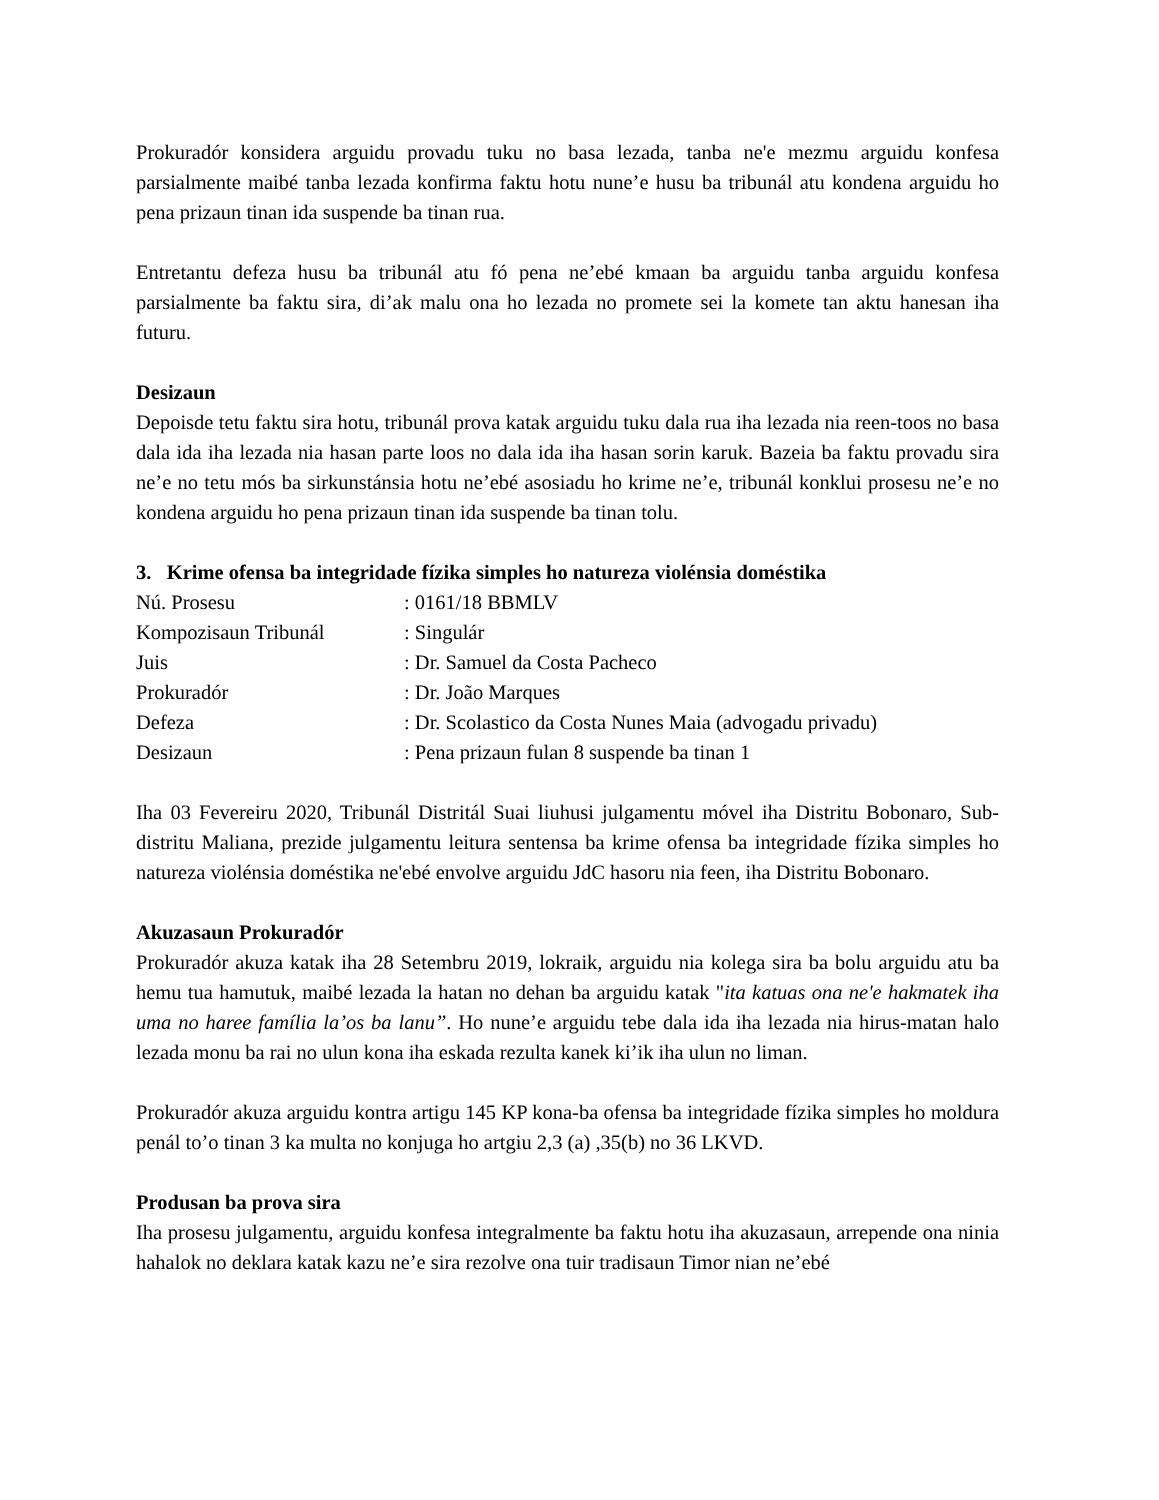Prokuradór konsidera arguidu provadu tuku no basa lezada, tanba ne'e mezmu arguidu konfesa parsialmente maibé tanba lezada konfirma faktu hotu nune’e husu ba tribunál atu kondena arguidu ho pena prizaun tinan ida suspende ba tinan rua.
Entretantu defeza husu ba tribunál atu fó pena ne’ebé kmaan ba arguidu tanba arguidu konfesa parsialmente ba faktu sira, di’ak malu ona ho lezada no promete sei la komete tan aktu hanesan iha futuru.
Desizaun
Depoisde tetu faktu sira hotu, tribunál prova katak arguidu tuku dala rua iha lezada nia reen-toos no basa dala ida iha lezada nia hasan parte loos no dala ida iha hasan sorin karuk. Bazeia ba faktu provadu sira ne’e no tetu mós ba sirkunstánsia hotu ne’ebé asosiadu ho krime ne’e, tribunál konklui prosesu ne’e no kondena arguidu ho pena prizaun tinan ida suspende ba tinan tolu.
3. Krime ofensa ba integridade fízika simples ho natureza violénsia doméstika
| Nú. Prosesu | : 0161/18 BBMLV |
| Kompozisaun Tribunál | : Singulár |
| Juis | : Dr. Samuel da Costa Pacheco |
| Prokuradór | : Dr. João Marques |
| Defeza | : Dr. Scolastico da Costa Nunes Maia (advogadu privadu) |
| Desizaun | : Pena prizaun fulan 8 suspende ba tinan 1 |
Iha 03 Fevereiru 2020, Tribunál Distritál Suai liuhusi julgamentu móvel iha Distritu Bobonaro, Sub-distritu Maliana, prezide julgamentu leitura sentensa ba krime ofensa ba integridade fízika simples ho natureza violénsia doméstika ne'ebé envolve arguidu JdC hasoru nia feen, iha Distritu Bobonaro.
Akuzasaun Prokuradór
Prokuradór akuza katak iha 28 Setembru 2019, lokraik, arguidu nia kolega sira ba bolu arguidu atu ba hemu tua hamutuk, maibé lezada la hatan no dehan ba arguidu katak "ita katuas ona ne'e hakmatek iha uma no haree família la’os ba lanu”. Ho nune’e arguidu tebe dala ida iha lezada nia hirus-matan halo lezada monu ba rai no ulun kona iha eskada rezulta kanek ki’ik iha ulun no liman.
Prokuradór akuza arguidu kontra artigu 145 KP kona-ba ofensa ba integridade fízika simples ho moldura penál to’o tinan 3 ka multa no konjuga ho artgiu 2,3 (a) ,35(b) no 36 LKVD.
Produsan ba prova sira
Iha prosesu julgamentu, arguidu konfesa integralmente ba faktu hotu iha akuzasaun, arrepende ona ninia hahalok no deklara katak kazu ne’e sira rezolve ona tuir tradisaun Timor nian ne’ebé